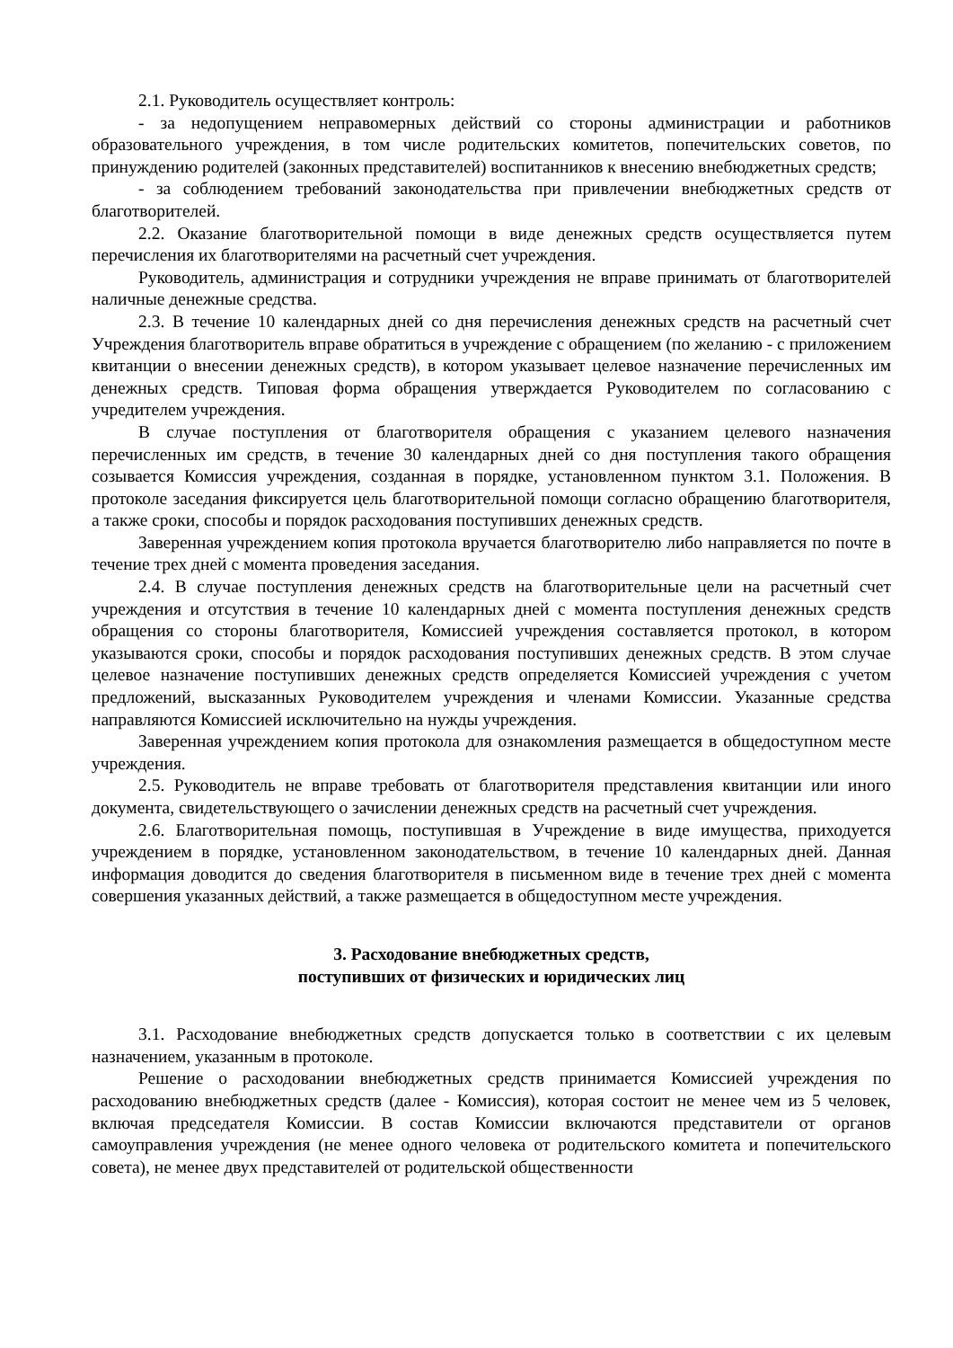2.1. Руководитель осуществляет контроль:
- за недопущением неправомерных действий со стороны администрации и работников образовательного учреждения, в том числе родительских комитетов, попечительских советов, по принуждению родителей (законных представителей) воспитанников к внесению внебюджетных средств;
- за соблюдением требований законодательства при привлечении внебюджетных средств от благотворителей.
2.2. Оказание благотворительной помощи в виде денежных средств осуществляется путем перечисления их благотворителями на расчетный счет учреждения.
Руководитель, администрация и сотрудники учреждения не вправе принимать от благотворителей наличные денежные средства.
2.3. В течение 10 календарных дней со дня перечисления денежных средств на расчетный счет Учреждения благотворитель вправе обратиться в учреждение с обращением (по желанию - с приложением квитанции о внесении денежных средств), в котором указывает целевое назначение перечисленных им денежных средств. Типовая форма обращения утверждается Руководителем по согласованию с учредителем учреждения.
В случае поступления от благотворителя обращения с указанием целевого назначения перечисленных им средств, в течение 30 календарных дней со дня поступления такого обращения созывается Комиссия учреждения, созданная в порядке, установленном пунктом 3.1. Положения. В протоколе заседания фиксируется цель благотворительной помощи согласно обращению благотворителя, а также сроки, способы и порядок расходования поступивших денежных средств.
Заверенная учреждением копия протокола вручается благотворителю либо направляется по почте в течение трех дней с момента проведения заседания.
2.4. В случае поступления денежных средств на благотворительные цели на расчетный счет учреждения и отсутствия в течение 10 календарных дней с момента поступления денежных средств обращения со стороны благотворителя, Комиссией учреждения составляется протокол, в котором указываются сроки, способы и порядок расходования поступивших денежных средств. В этом случае целевое назначение поступивших денежных средств определяется Комиссией учреждения с учетом предложений, высказанных Руководителем учреждения и членами Комиссии. Указанные средства направляются Комиссией исключительно на нужды учреждения.
Заверенная учреждением копия протокола для ознакомления размещается в общедоступном месте учреждения.
2.5. Руководитель не вправе требовать от благотворителя представления квитанции или иного документа, свидетельствующего о зачислении денежных средств на расчетный счет учреждения.
2.6. Благотворительная помощь, поступившая в Учреждение в виде имущества, приходуется учреждением в порядке, установленном законодательством, в течение 10 календарных дней. Данная информация доводится до сведения благотворителя в письменном виде в течение трех дней с момента совершения указанных действий, а также размещается в общедоступном месте учреждения.
3. Расходование внебюджетных средств,
поступивших от физических и юридических лиц
3.1. Расходование внебюджетных средств допускается только в соответствии с их целевым назначением, указанным в протоколе.
Решение о расходовании внебюджетных средств принимается Комиссией учреждения по расходованию внебюджетных средств (далее - Комиссия), которая состоит не менее чем из 5 человек, включая председателя Комиссии. В состав Комиссии включаются представители от органов самоуправления учреждения (не менее одного человека от родительского комитета и попечительского совета), не менее двух представителей от родительской общественности